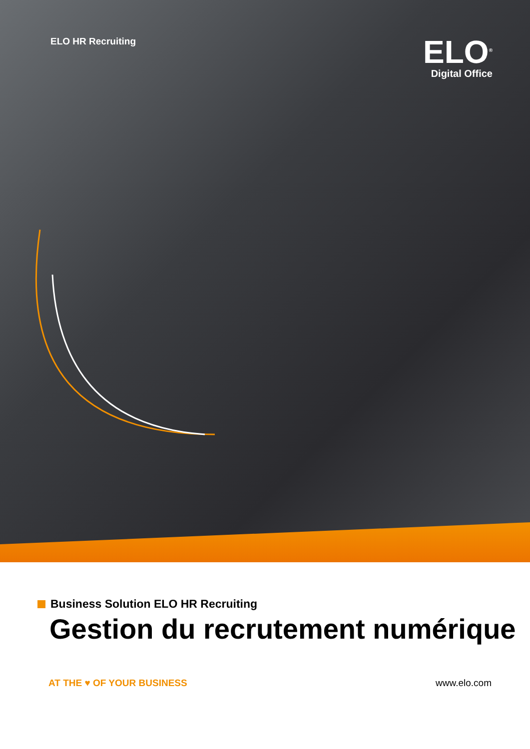ELO HR Recruiting
ELO<sup>®</sup>
Digital Office
Business Solution ELO HR Recruiting
Gestion du recrutement numérique
AT THE ♥ OF YOUR BUSINESS www.elo.com